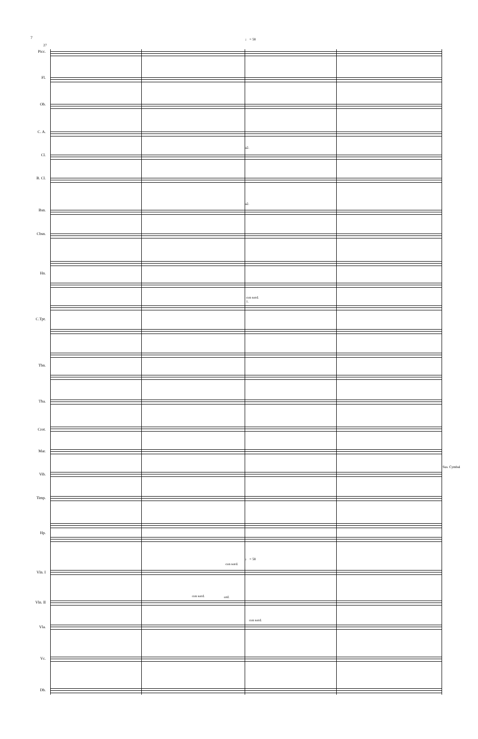7
27
♩ = 58
♩ = 58
con sord.
1.
a2.
a2.
con sord.
con sord. ord.
con sord.
Sus. Cymbal
Picc.
Fl.
Ob.
C. A.
Cl.
B. Cl.
Bsn.
Cbsn.
Hn.
C.Tpt.
Tbn.
Tba.
Crot.
Mar.
Vib.
Timp.
Hp.
Vln. I
Vln. II
Vla.
Vc.
Db.